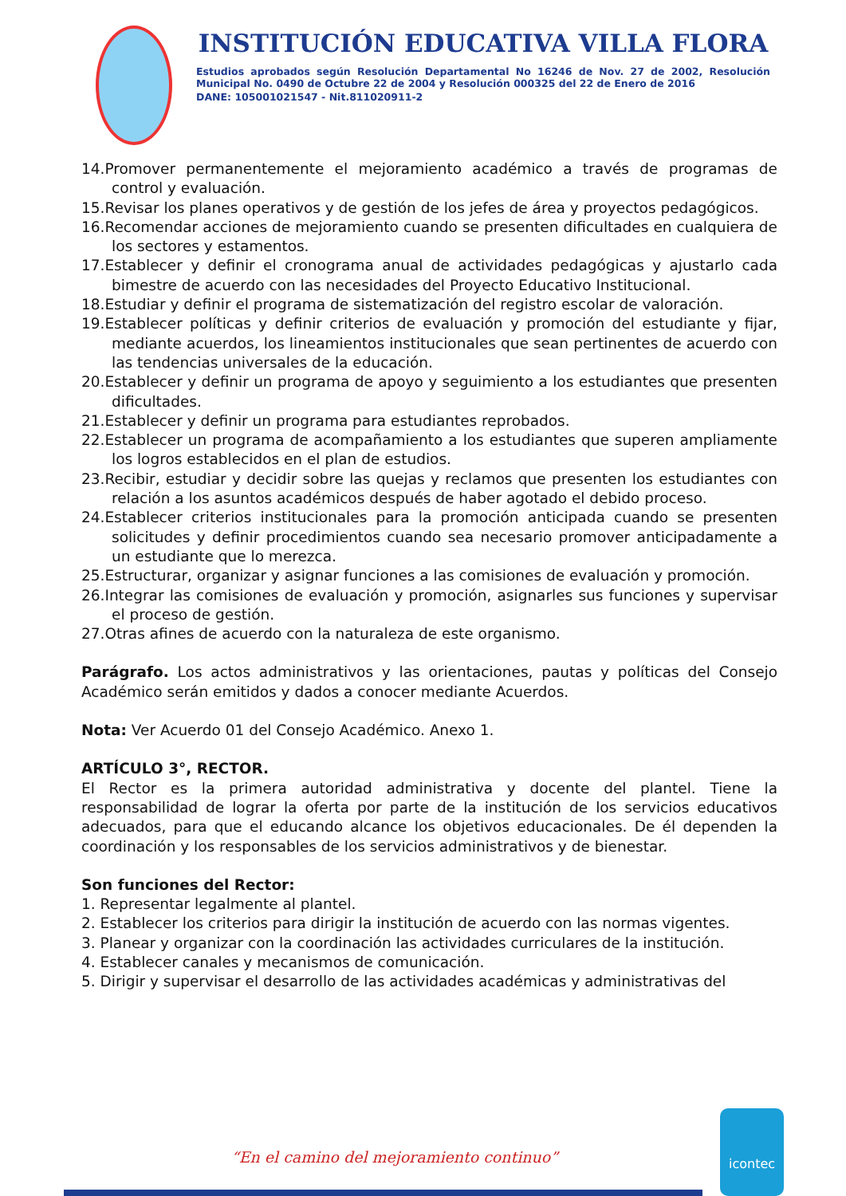INSTITUCIÓN EDUCATIVA VILLA FLORA
Estudios aprobados según Resolución Departamental No 16246 de Nov. 27 de 2002, Resolución Municipal No. 0490 de Octubre 22 de 2004 y Resolución 000325 del 22 de Enero de 2016
DANE: 105001021547 - Nit.811020911-2
14.Promover permanentemente el mejoramiento académico a través de programas de control y evaluación.
15.Revisar los planes operativos y de gestión de los jefes de área y proyectos pedagógicos.
16.Recomendar acciones de mejoramiento cuando se presenten dificultades en cualquiera de los sectores y estamentos.
17.Establecer y definir el cronograma anual de actividades pedagógicas y ajustarlo cada bimestre de acuerdo con las necesidades del Proyecto Educativo Institucional.
18.Estudiar y definir el programa de sistematización del registro escolar de valoración.
19.Establecer políticas y definir criterios de evaluación y promoción del estudiante y fijar, mediante acuerdos, los lineamientos institucionales que sean pertinentes de acuerdo con las tendencias universales de la educación.
20.Establecer y definir un programa de apoyo y seguimiento a los estudiantes que presenten dificultades.
21.Establecer y definir un programa para estudiantes reprobados.
22.Establecer un programa de acompañamiento a los estudiantes que superen ampliamente los logros establecidos en el plan de estudios.
23.Recibir, estudiar y decidir sobre las quejas y reclamos que presenten los estudiantes con relación a los asuntos académicos después de haber agotado el debido proceso.
24.Establecer criterios institucionales para la promoción anticipada cuando se presenten solicitudes y definir procedimientos cuando sea necesario promover anticipadamente a un estudiante que lo merezca.
25.Estructurar, organizar y asignar funciones a las comisiones de evaluación y promoción.
26.Integrar las comisiones de evaluación y promoción, asignarles sus funciones y supervisar el proceso de gestión.
27.Otras afines de acuerdo con la naturaleza de este organismo.
Parágrafo. Los actos administrativos y las orientaciones, pautas y políticas del Consejo Académico serán emitidos y dados a conocer mediante Acuerdos.
Nota: Ver Acuerdo 01 del Consejo Académico. Anexo 1.
ARTÍCULO 3°, RECTOR.
El Rector es la primera autoridad administrativa y docente del plantel. Tiene la responsabilidad de lograr la oferta por parte de la institución de los servicios educativos adecuados, para que el educando alcance los objetivos educacionales. De él dependen la coordinación y los responsables de los servicios administrativos y de bienestar.
Son funciones del Rector:
1. Representar legalmente al plantel.
2. Establecer los criterios para dirigir la institución de acuerdo con las normas vigentes.
3. Planear y organizar con la coordinación las actividades curriculares de la institución.
4. Establecer canales y mecanismos de comunicación.
5. Dirigir y supervisar el desarrollo de las actividades académicas y administrativas del
“En el camino del mejoramiento continuo”
icontec